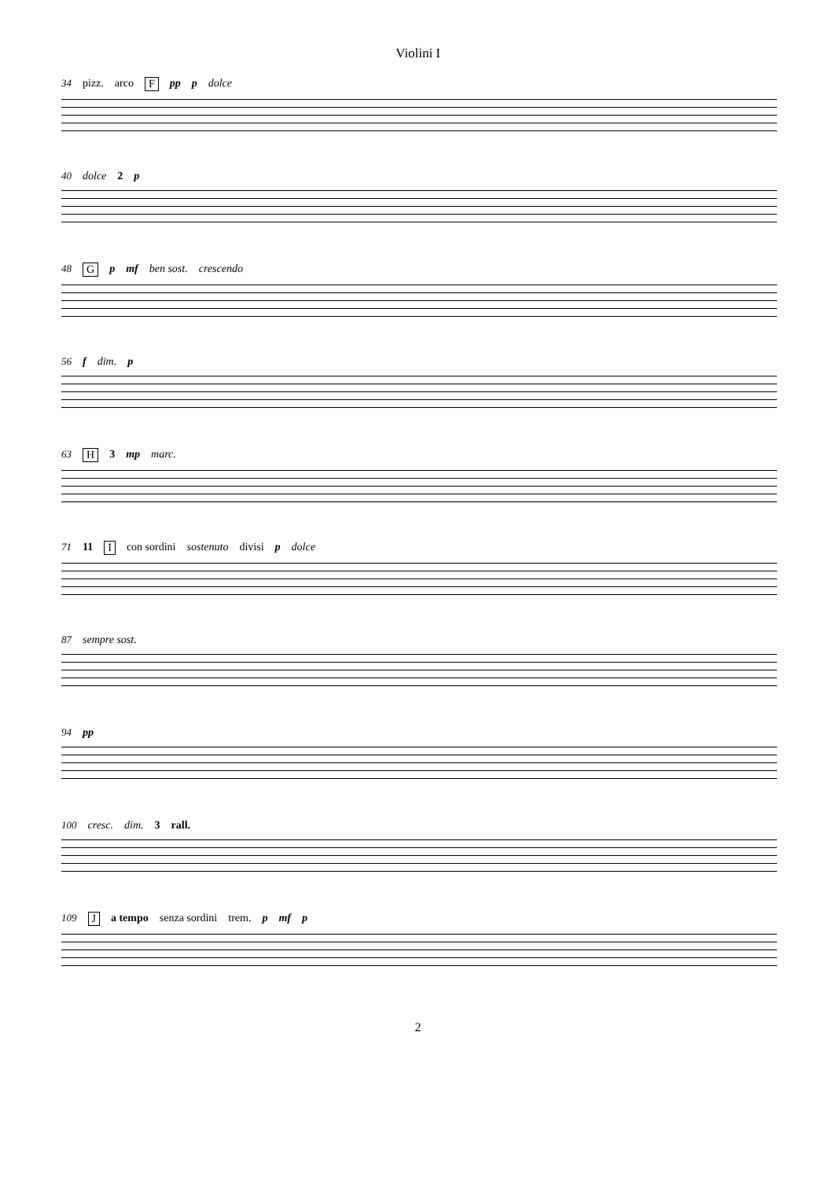Violini I
34 pizz. arco F pp p dolce
40 dolce 2 p
48 G p mf ben sost. crescendo
56 f dim. p
63 H 3 mp marc.
71 11 I con sordini sostenuto divisi p dolce
87 sempre sost.
94 pp
100 cresc. dim. 3 rall.
109 J a tempo senza sordini trem. p mf p
2